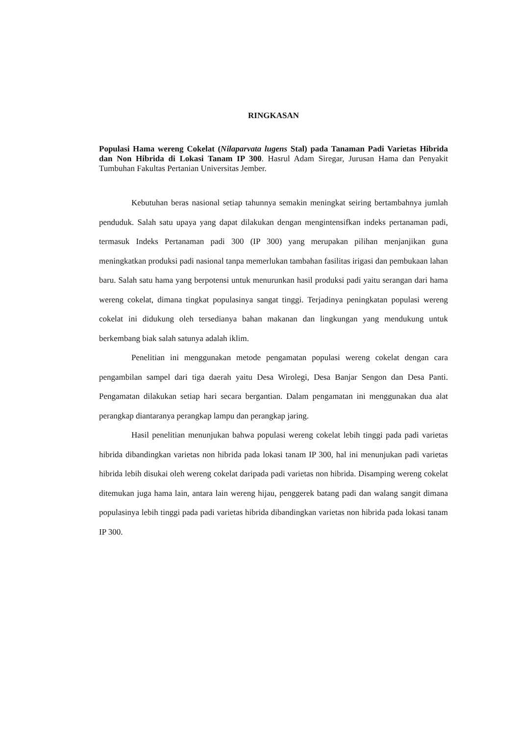RINGKASAN
Populasi Hama wereng Cokelat (Nilaparvata lugens Stal) pada Tanaman Padi Varietas Hibrida dan Non Hibrida di Lokasi Tanam IP 300. Hasrul Adam Siregar, Jurusan Hama dan Penyakit Tumbuhan Fakultas Pertanian Universitas Jember.
Kebutuhan beras nasional setiap tahunnya semakin meningkat seiring bertambahnya jumlah penduduk. Salah satu upaya yang dapat dilakukan dengan mengintensifkan indeks pertanaman padi, termasuk Indeks Pertanaman padi 300 (IP 300) yang merupakan pilihan menjanjikan guna meningkatkan produksi padi nasional tanpa memerlukan tambahan fasilitas irigasi dan pembukaan lahan baru. Salah satu hama yang berpotensi untuk menurunkan hasil produksi padi yaitu serangan dari hama wereng cokelat, dimana tingkat populasinya sangat tinggi. Terjadinya peningkatan populasi wereng cokelat ini didukung oleh tersedianya bahan makanan dan lingkungan yang mendukung untuk berkembang biak salah satunya adalah iklim.
Penelitian ini menggunakan metode pengamatan populasi wereng cokelat dengan cara pengambilan sampel dari tiga daerah yaitu Desa Wirolegi, Desa Banjar Sengon dan Desa Panti. Pengamatan dilakukan setiap hari secara bergantian. Dalam pengamatan ini menggunakan dua alat perangkap diantaranya perangkap lampu dan perangkap jaring.
Hasil penelitian menunjukan bahwa populasi wereng cokelat lebih tinggi pada padi varietas hibrida dibandingkan varietas non hibrida pada lokasi tanam IP 300, hal ini menunjukan padi varietas hibrida lebih disukai oleh wereng cokelat daripada padi varietas non hibrida. Disamping wereng cokelat ditemukan juga hama lain, antara lain wereng hijau, penggerek batang padi dan walang sangit dimana populasinya lebih tinggi pada padi varietas hibrida dibandingkan varietas non hibrida pada lokasi tanam IP 300.